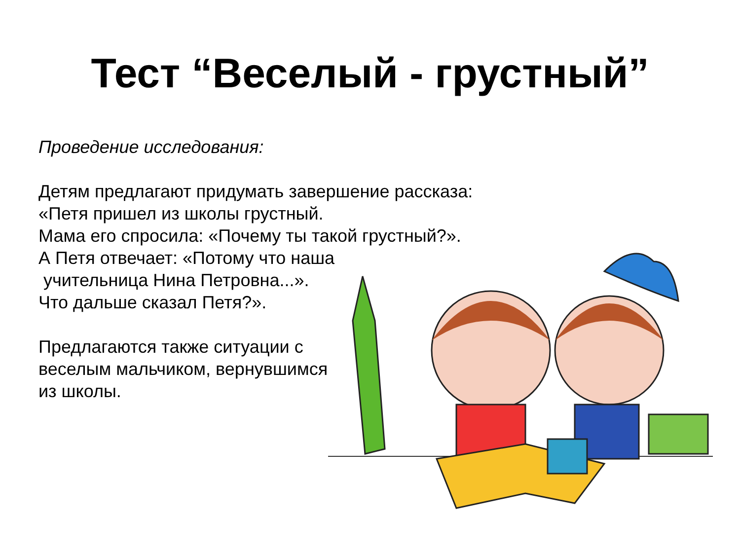Тест “Веселый - грустный”
Проведение исследования:
Детям предлагают придумать завершение рассказа:
«Петя пришел из школы грустный.
Мама его спросила: «Почему ты такой грустный?».
А Петя отвечает: «Потому что наша
учительница Нина Петровна...».
Что дальше сказал Петя?».
Предлагаются также ситуации с
веселым мальчиком, вернувшимся
из школы.